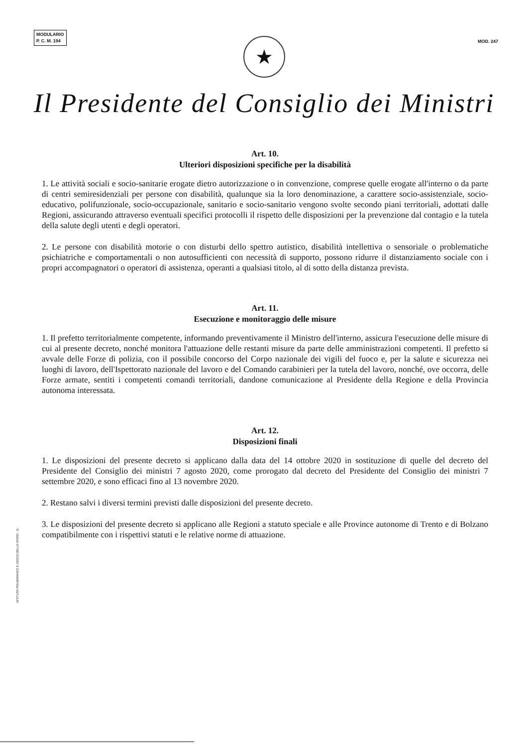MODULARIO
P. C. M. 194
MOD. 247
★
Il Presidente del Consiglio dei Ministri
Art. 10.
Ulteriori disposizioni specifiche per la disabilità
1. Le attività sociali e socio-sanitarie erogate dietro autorizzazione o in convenzione, comprese quelle erogate all'interno o da parte di centri semiresidenziali per persone con disabilità, qualunque sia la loro denominazione, a carattere socio-assistenziale, socio-educativo, polifunzionale, socio-occupazionale, sanitario e socio-sanitario vengono svolte secondo piani territoriali, adottati dalle Regioni, assicurando attraverso eventuali specifici protocolli il rispetto delle disposizioni per la prevenzione dal contagio e la tutela della salute degli utenti e degli operatori.
2. Le persone con disabilità motorie o con disturbi dello spettro autistico, disabilità intellettiva o sensoriale o problematiche psichiatriche e comportamentali o non autosufficienti con necessità di supporto, possono ridurre il distanziamento sociale con i propri accompagnatori o operatori di assistenza, operanti a qualsiasi titolo, al di sotto della distanza prevista.
Art. 11.
Esecuzione e monitoraggio delle misure
1. Il prefetto territorialmente competente, informando preventivamente il Ministro dell'interno, assicura l'esecuzione delle misure di cui al presente decreto, nonché monitora l'attuazione delle restanti misure da parte delle amministrazioni competenti. Il prefetto si avvale delle Forze di polizia, con il possibile concorso del Corpo nazionale dei vigili del fuoco e, per la salute e sicurezza nei luoghi di lavoro, dell'Ispettorato nazionale del lavoro e del Comando carabinieri per la tutela del lavoro, nonché, ove occorra, delle Forze armate, sentiti i competenti comandi territoriali, dandone comunicazione al Presidente della Regione e della Provincia autonoma interessata.
Art. 12.
Disposizioni finali
1. Le disposizioni del presente decreto si applicano dalla data del 14 ottobre 2020 in sostituzione di quelle del decreto del Presidente del Consiglio dei ministri 7 agosto 2020, come prorogato dal decreto del Presidente del Consiglio dei ministri 7 settembre 2020, e sono efficaci fino al 13 novembre 2020.
2. Restano salvi i diversi termini previsti dalle disposizioni del presente decreto.
3. Le disposizioni del presente decreto si applicano alle Regioni a statuto speciale e alle Province autonome di Trento e di Bolzano compatibilmente con i rispettivi statuti e le relative norme di attuazione.
ISTITUTO POLIGRAFICO E ZECCA DELLO STATO - S.